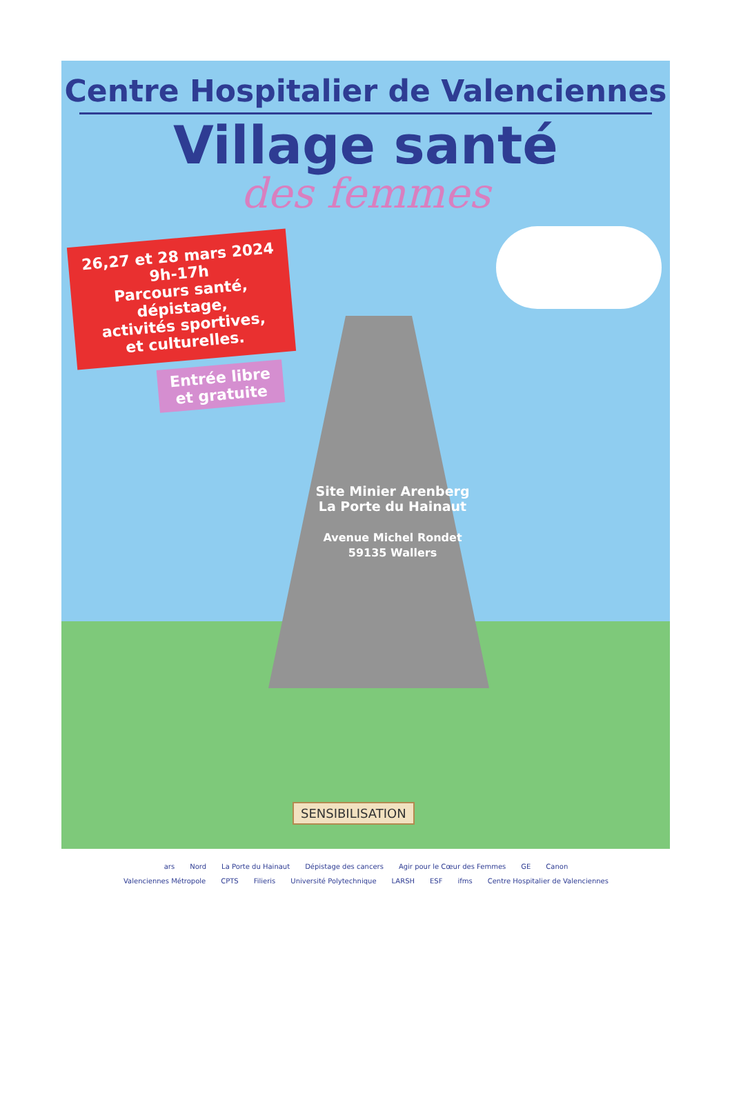Centre Hospitalier de Valenciennes
Village santé
des femmes
26,27 et 28 mars 2024
9h-17h
Parcours santé,
dépistage,
activités sportives,
et culturelles.
Entrée libre
et gratuite
Site Minier Arenberg
La Porte du Hainaut
Avenue Michel Rondet
59135 Wallers
SENSIBILISATION
ars Nord La Porte du Hainaut Dépistage des cancers Agir pour le Cœur des Femmes GE Canon Valenciennes Métropole CPTS Filieris Université Polytechnique LARSH ESF ifms Centre Hospitalier de Valenciennes